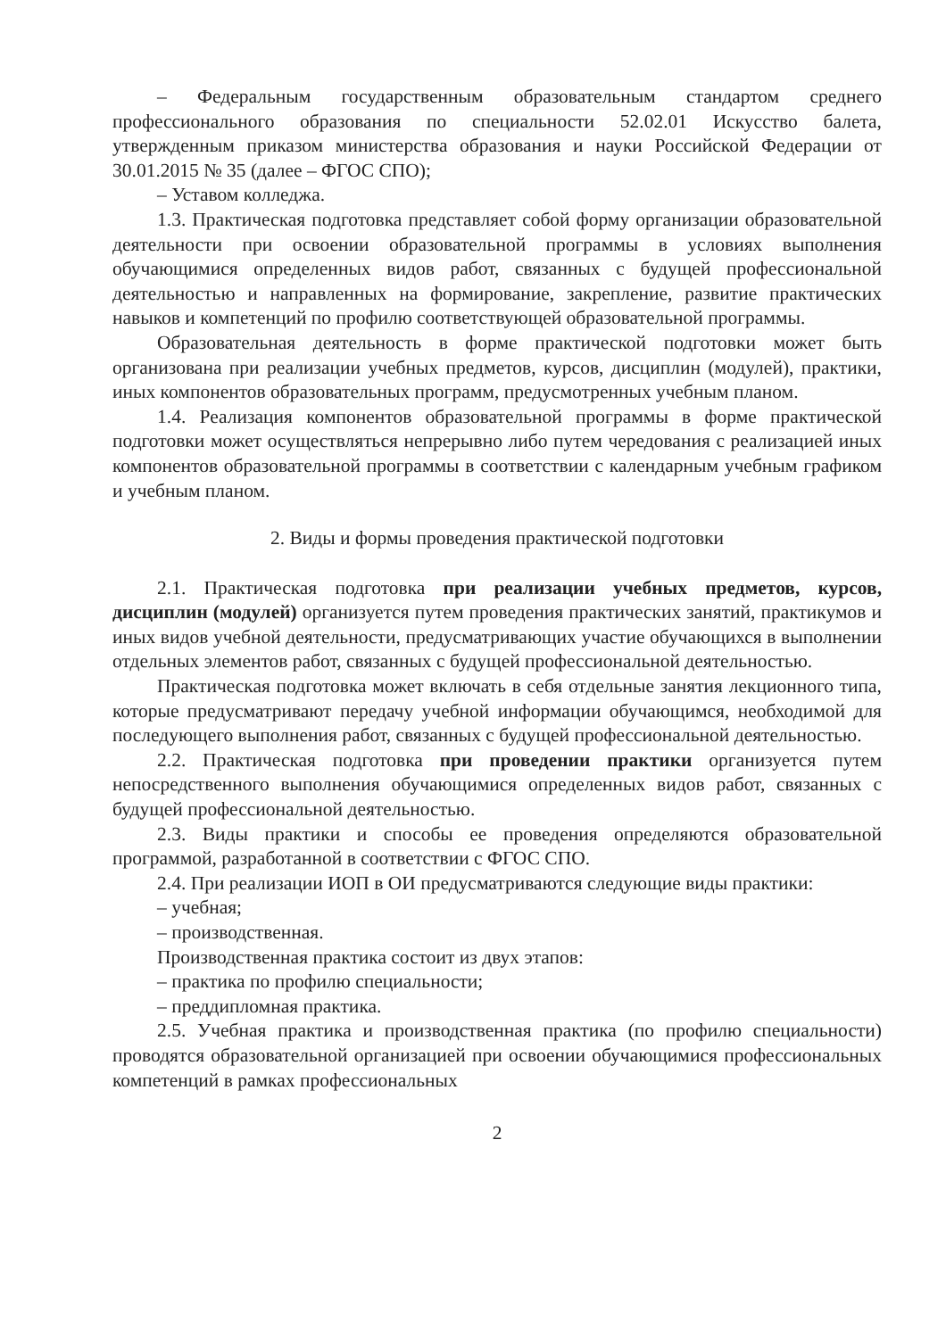– Федеральным государственным образовательным стандартом среднего профессионального образования по специальности 52.02.01 Искусство балета, утвержденным приказом министерства образования и науки Российской Федерации от 30.01.2015 № 35 (далее – ФГОС СПО);
– Уставом колледжа.
1.3. Практическая подготовка представляет собой форму организации образовательной деятельности при освоении образовательной программы в условиях выполнения обучающимися определенных видов работ, связанных с будущей профессиональной деятельностью и направленных на формирование, закрепление, развитие практических навыков и компетенций по профилю соответствующей образовательной программы.
Образовательная деятельность в форме практической подготовки может быть организована при реализации учебных предметов, курсов, дисциплин (модулей), практики, иных компонентов образовательных программ, предусмотренных учебным планом.
1.4. Реализация компонентов образовательной программы в форме практической подготовки может осуществляться непрерывно либо путем чередования с реализацией иных компонентов образовательной программы в соответствии с календарным учебным графиком и учебным планом.
2. Виды и формы проведения практической подготовки
2.1. Практическая подготовка при реализации учебных предметов, курсов, дисциплин (модулей) организуется путем проведения практических занятий, практикумов и иных видов учебной деятельности, предусматривающих участие обучающихся в выполнении отдельных элементов работ, связанных с будущей профессиональной деятельностью.
Практическая подготовка может включать в себя отдельные занятия лекционного типа, которые предусматривают передачу учебной информации обучающимся, необходимой для последующего выполнения работ, связанных с будущей профессиональной деятельностью.
2.2. Практическая подготовка при проведении практики организуется путем непосредственного выполнения обучающимися определенных видов работ, связанных с будущей профессиональной деятельностью.
2.3. Виды практики и способы ее проведения определяются образовательной программой, разработанной в соответствии с ФГОС СПО.
2.4. При реализации ИОП в ОИ предусматриваются следующие виды практики:
– учебная;
– производственная.
Производственная практика состоит из двух этапов:
– практика по профилю специальности;
– преддипломная практика.
2.5. Учебная практика и производственная практика (по профилю специальности) проводятся образовательной организацией при освоении обучающимися профессиональных компетенций в рамках профессиональных
2